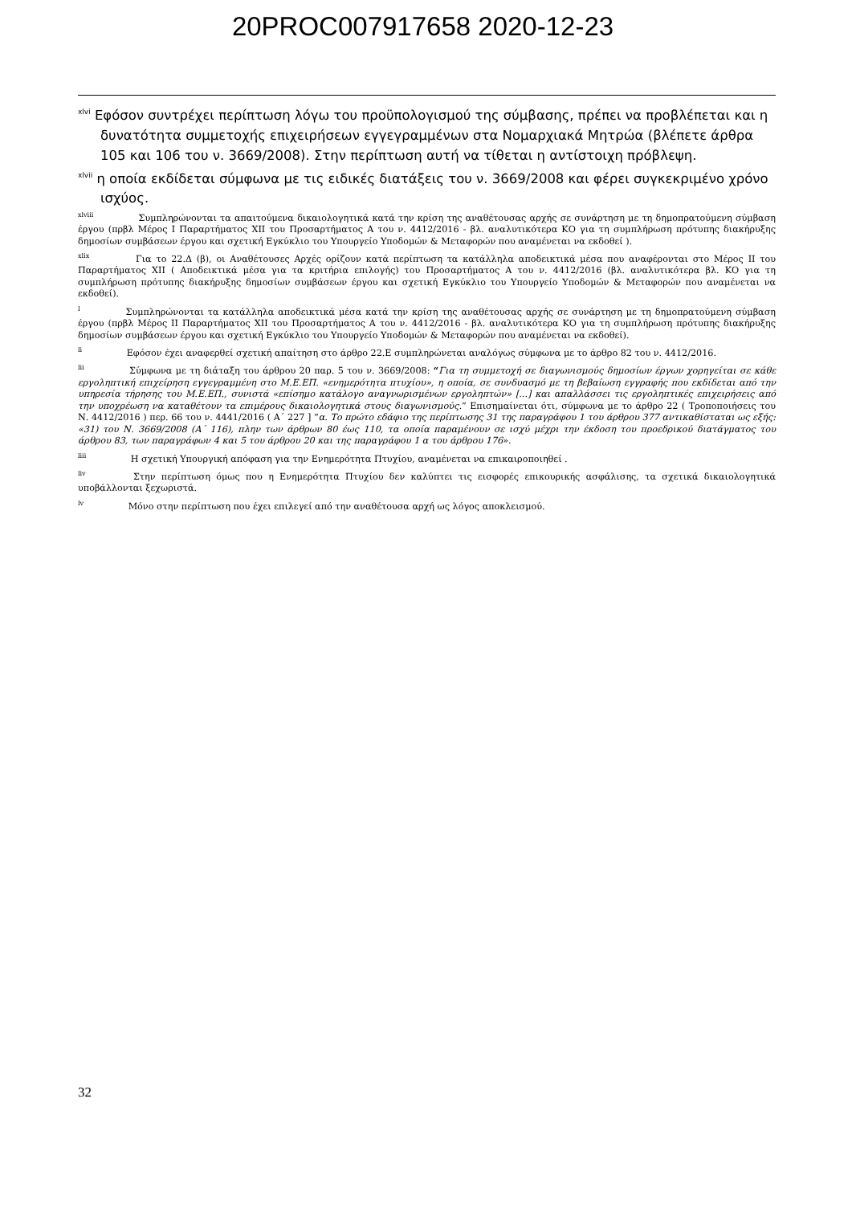20PROC007917658 2020-12-23
<sup>xlvi</sup> Εφόσον συντρέχει περίπτωση λόγω του προϋπολογισμού της σύμβασης, πρέπει να προβλέπεται και η δυνατότητα συμμετοχής επιχειρήσεων εγγεγραμμένων στα Νομαρχιακά Μητρώα (βλέπετε άρθρα 105 και 106 του ν. 3669/2008). Στην περίπτωση αυτή να τίθεται η αντίστοιχη πρόβλεψη.
<sup>xlvii</sup> η οποία εκδίδεται σύμφωνα με τις ειδικές διατάξεις του ν. 3669/2008 και φέρει συγκεκριμένο χρόνο ισχύος.
<sup>xlviii</sup> Συμπληρώνονται τα απαιτούμενα δικαιολογητικά κατά την κρίση της αναθέτουσας αρχής σε συνάρτηση με τη δημοπρατούμενη σύμβαση έργου (πρβλ Μέρος Ι Παραρτήματος XII του Προσαρτήματος Α του ν. 4412/2016 - βλ. αναλυτικότερα ΚΟ για τη συμπλήρωση πρότυπης διακήρυξης δημοσίων συμβάσεων έργου και σχετική Εγκύκλιο του Υπουργείο Υποδομών & Μεταφορών που αναμένεται να εκδοθεί ).
<sup>xlix</sup> Για το 22.Δ (β), οι Αναθέτουσες Αρχές ορίζουν κατά περίπτωση τα κατάλληλα αποδεικτικά μέσα που αναφέρονται στο Μέρος ΙΙ του Παραρτήματος XII ( Αποδεικτικά μέσα για τα κριτήρια επιλογής) του Προσαρτήματος Α του ν. 4412/2016 (βλ. αναλυτικότερα βλ. ΚΟ για τη συμπλήρωση πρότυπης διακήρυξης δημοσίων συμβάσεων έργου και σχετική Εγκύκλιο του Υπουργείο Υποδομών & Μεταφορών που αναμένεται να εκδοθεί).
<sup>l</sup> Συμπληρώνονται τα κατάλληλα αποδεικτικά μέσα κατά την κρίση της αναθέτουσας αρχής σε συνάρτηση με τη δημοπρατούμενη σύμβαση έργου (πρβλ Μέρος ΙΙ Παραρτήματος XII του Προσαρτήματος Α του ν. 4412/2016 - βλ. αναλυτικότερα ΚΟ για τη συμπλήρωση πρότυπης διακήρυξης δημοσίων συμβάσεων έργου και σχετική Εγκύκλιο του Υπουργείο Υποδομών & Μεταφορών που αναμένεται να εκδοθεί).
<sup>li</sup> Εφόσον έχει αναφερθεί σχετική απαίτηση στο άρθρο 22.Ε συμπληρώνεται αναλόγως σύμφωνα με το άρθρο 82 του ν. 4412/2016.
<sup>lii</sup> Σύμφωνα με τη διάταξη του άρθρου 20 παρ. 5 του ν. 3669/2008: “Για τη συμμετοχή σε διαγωνισμούς δημοσίων έργων χορηγείται σε κάθε εργοληπτική επιχείρηση εγγεγραμμένη στο Μ.Ε.ΕΠ. «ενημερότητα πτυχίου», η οποία, σε συνδυασμό με τη βεβαίωση εγγραφής που εκδίδεται από την υπηρεσία τήρησης του Μ.Ε.ΕΠ., συνιστά «επίσημο κατάλογο αναγνωρισμένων εργοληπτών» [...] και απαλλάσσει τις εργοληπτικές επιχειρήσεις από την υποχρέωση να καταθέτουν τα επιμέρους δικαιολογητικά στους διαγωνισμούς.” Επισημαίνεται ότι, σύμφωνα με το άρθρο 22 ( Τροποποιήσεις του Ν. 4412/2016 ) περ. 66 του ν. 4441/2016 ( Α΄ 227 ] “α. Το πρώτο εδάφιο της περίπτωσης 31 της παραγράφου 1 του άρθρου 377 αντικαθίσταται ως εξής: «31) του Ν. 3669/2008 (Α΄ 116), πλην των άρθρων 80 έως 110, τα οποία παραμένουν σε ισχύ μέχρι την έκδοση του προεδρικού διατάγματος του άρθρου 83, των παραγράφων 4 και 5 του άρθρου 20 και της παραγράφου 1 α του άρθρου 176».
<sup>liii</sup> Η σχετική Υπουργική απόφαση για την Ενημερότητα Πτυχίου, αναμένεται να επικαιροποιηθεί .
<sup>liv</sup> Στην περίπτωση όμως που η Ενημερότητα Πτυχίου δεν καλύπτει τις εισφορές επικουρικής ασφάλισης, τα σχετικά δικαιολογητικά υποβάλλονται ξεχωριστά.
<sup>lv</sup> Μόνο στην περίπτωση που έχει επιλεγεί από την αναθέτουσα αρχή ως λόγος αποκλεισμού.
32